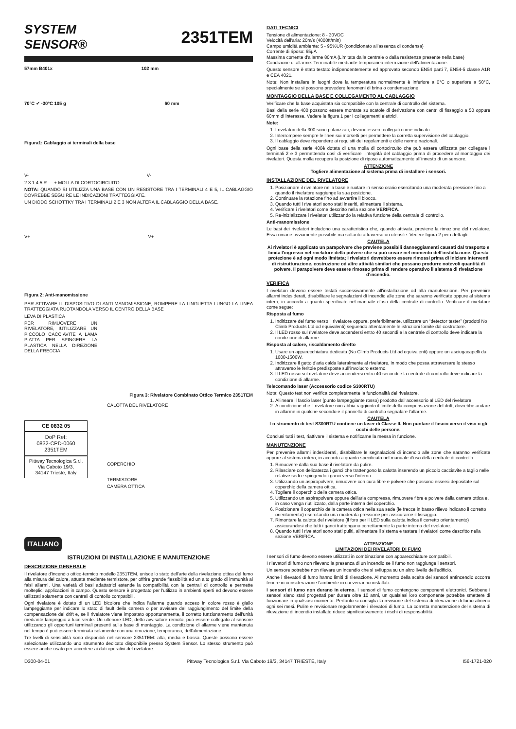SYSTEM SENSOR®
2351TEM
57mm B401x 102 mm
70°C ✔ -30°C 105 g 60 mm
Figura1: Cablaggio ai terminali della base
V- V-
2 3 1 4 5 R — + MOLLA DI CORTOCIRCUITO
NOTA: QUANDO SI UTILIZZA UNA BASE CON UN RESISTORE TRA I TERMINALI 4 E 5, IL CABLAGGIO DOVREBBE SEGUIRE LE INDICAZIONI TRATTEGGIATE.
UN DIODO SCHOTTKY TRA I TERMINALI 2 E 3 NON ALTERA IL CABLAGGIO DELLA BASE.
V+ V+
Figura 2: Anti-manomissione
PER ATTIVARE IL DISPOSITIVO DI ANTI-MANOMISSIONE, ROMPERE LA LINGUETTA LUNGO LA LINEA TRATTEGGIATA RUOTANDOLA VERSO IL CENTRO DELLA BASE
LEVA DI PLASTICA
PER RIMUOVERE UN RIVELATORE, IUTILIZZARE UN PICCOLO CACCIAVITE A LAMA PIATTA PER SPINGERE LA PLASTICA NELLA DIREZIONE DELLA FRECCIA
Figura 3: Rivelatore Combinato Ottico Termico 2351TEM
CE 0832 05
DoP Ref:
0832-CPD-0060
2351TEM
Pittway Tecnologica S.r.l,
Via Caboto 19/3,
34147 Trieste, Italy
CALOTTA DEL RIVELATORE
COPERCHIO
TERMISTORE
CAMERA OTTICA
ITALIANO
ISTRUZIONI DI INSTALLAZIONE E MANUTENZIONE
DESCRIZIONE GENERALE
Il rivelatore d'incendio ottico-termico modello 2351TEM, unisce lo stato dell'arte della rivelazione ottica del fumo alla misura del calore, attuata mediante termistore, per offrire grande flessibilità ed un alto grado di immunità ai falsi allarmi. Una varietà di basi adattatrici estende la compatibilità con le centrali di controllo e permette molteplici applicazioni in campo. Questo sensore è progettato per l'utilizzo in ambienti aperti ed devono essere utilizzati solamente con centrali di contollo compatibili.
Ogni rivelatore è dotato di un LED bicolore che indica l'allarme quando acceso in colore rosso è giallo lampeggiante per indicare lo stato di fault della camera o per avvisare del raggiungimento del limite della compensazione del drift e, se il rivelatore viene impostato opportunamente, il corretto funzionamento dell'unità mediante lampeggio a luce verde. Un ulteriore LED, detto avvisatore remoto, può essere collegato al sensore utilizzando gli opportuni terminali presenti sulla base di montaggio. La condizione di allarme viene mantenuta nel tempo è può essere terminata solamente con una rimozione, temporanea, dell'alimentazione.
Tre livelli di sensibilità sono disponibili nel sensore 2351TEM: alta, media e bassa. Queste possono essere selezionate utilizzando uno strumento dedicato disponibile presso System Sensor. Lo stesso strumento può essere anche usato per accedere ai dati operativi del rivelatore.
DATI TECNICI
Tensione di alimentazione: 8 - 30VDC
Velocità dell'aria: 20m/s (4000ft/min)
Campo umidità ambiente: 5 - 95%UR (condizionato all'assenza di condensa)
Corrente di riposo: 65μA
Massima corrente d'allarme 80mA (Limitata dalla centrale o dalla resistenza presente nella base)
Condizione di allarme: Terminabile mediante temporanea interruzione dell'alimentazione.
Questo sensore è stato testato indipendentemente ed approvato secondo EN54 parti 7, EN54-5 classe A1R e CEA 4021.
Note: Non installare in luoghi dove la temperatura normalmente è inferiore a 0°C o superiore a 50°C, specialmente se si possono prevedere fenomeni di brina o condensazione
MONTAGGIO DELLA BASE E COLLEGAMENTO AL CABLAGGIO
Verificare che la base acquistata sia compatibile con la centrale di controllo del sistema.
Basi della serie 400 possono essere montate su scatole di derivazione con centri di fissaggio a 50 oppure 60mm di interasse. Vedere le figura 1 per i collegamenti elettrici.
Note:
1. I rivelatori della 300 sono polarizzati, devono essere collegati come indicato.
2. Interrompere sempre le linee sui morsetti per permettere la corretta supervisione del cablaggio.
3. Il cablaggio deve rispondere ai requisiti dei regolamenti e delle norme nazionali.
Ogni base della serie 400è dotata di una molla di cortocircuito che può essere utilizzata per collegare i terminali 2 e 3 permettendo così di verificare l'integrità del cablaggio prima di procedere al montaggio dei rivelatori. Questa molla recupera la posizione di riposo automaticamente all'innesto di un sensore.
ATTENZIONE
Togliere alimentazione al sistema prima di installare i sensori.
INSTALLAZIONE DEL RIVELATORE
1. Posizionare il rivelatore nella base e ruotare in senso orario esercitando una moderata pressione fino a quando il rivelatore raggiunge la sua posizione.
2. Continuare la rotazione fino ad avvertire il blocco.
3. Quando tutti i rivelatori sono stati inseriti, alimentare il sistema.
4. Verificare i rivelatori come descritto nella sezione VERIFICA.
5. Re-inizializzare i rivelatori utilizzando la relativa funzione della centrale di controllo.
Anti-manomissione
Le basi dei rivelatori includono una caratteristica che, quando attivata, previene la rimozione del rivelatore. Essa rimane ovviamente possibile ma soltanto attraverso un utensile. Vedere figura 2 per i dettagli.
CAUTELA
Ai rivelatori è applicato un parapolvere che previene possibili danneggiamenti causati dal trasporto e limita l'ingresso nel rivelatore della polvere che si può creare nel momento dell'installazione. Questa protezione è ad ogni modo limitata; i rivelatori dovrebbero essere rimossi prima di iniziare interventi di ristrutturazione, costruzione od altre attività similari che possano produrre notevoli quantità di polvere. Il parapolvere deve essere rimosso prima di rendere operativo il sistema di rivelazione d'incendio.
VERIFICA
I rivelatori devono essere testati successivamente all'installazione od alla manutenzione. Per prevenire allarmi indesiderati, disabilitare le segnalazioni di incendio alle zone che saranno verificate oppure al sistema intero, in accordo a quanto specificato nel manuale d'uso della centrale di controllo. Verificare il rivelatore come segue:
Risposta al fumo
1. Indirizzare del fumo verso il rivelatore oppure, preferibilmente, utilizzare un “detector tester” (prodotti No Climb Products Ltd od equivalenti) seguendo attentamente le istruzioni fornite dal costruttore.
2. Il LED rosso sul rivelatore deve accendersi entro 40 secondi e la centrale di controllo deve indicare la condizione di allarme.
Risposta al calore, riscaldamento diretto
1. Usare un apparecchiatura dedicata (No Climb Products Ltd od equivalenti) oppure un asciugacapelli da 1000-1500W.
2. Indirizzare il getto d'aria calda lateralmente al rivelatore, in modo che possa attraversare lo stesso attraverso le feritoie predisposte sull'involucro esterno.
3. Il LED rosso sul rivelatore deve accendersi entro 40 secondi e la centrale di controllo deve indicare la condizione di allarme.
Telecomando laser (Accessorio codice S300RTU)
Nota: Questo test non verifica completamente la funzionalità del rivelatore.
1. Allineare il fascio laser (punto lampeggiante rosso) prodotto dall'accessorio al LED del rivelatore.
2. A condizione che il rivelatore non abbia raggiunto il limite della compensazione del drift, dovrebbe andare in allarme in qualche secondo e il pannello di controllo segnalare l'allarme.
CAUTELA
Lo strumento di test S300RTU contiene un laser di Classe II. Non puntare il fascio verso il viso o gli occhi delle persone.
Conclusi tutti i test, riattivare il sistema e notificarne la messa in funzione.
MANUTENZIONE
Per prevenire allarmi indesiderati, disabilitare le segnalazioni di incendio alle zone che saranno verificate oppure al sistema intero, in accordo a quanto specificato nel manuale d'uso della centrale di controllo.
1. Rimuovere dalla sua base il rivelatore da pulire.
2. Rilasciare con delicatezza i ganci che trattengono la calotta inserendo un piccolo cacciavite a taglio nelle relative sedi e spingendo i ganci verso l'interno.
3. Utilizzando un aspirapolvere, rimuovere con cura fibre e polvere che possono essersi depositate sul coperchio della camera ottica.
4. Togliere il coperchio della camera ottica.
5. Utilizzando un aspirapolvere oppure dell'aria compressa, rimuovere fibre e polvere dalla camera ottica e, in caso venga riutilizzato, dalla parte interna del coperchio.
6. Posizionare il coperchio della camera ottica nella sua sede (le frecce in basso rilievo indicano il corretto orientamento) esercitando una moderata pressione per assicurarne il fissaggio.
7. Rimontare la calotta del rivelatore (il foro per il LED sulla calotta indica il corretto orientamento) assicurandosi che tutti i ganci trattengano correttamente la parte interna del rivelatore.
8. Quando tutti i rivelatori sono stati puliti, alimentare il sistema e testare i rivelatori come descritto nella sezione VERIFICA.
ATTENZIONE
LIMITAZIONI DEI RIVELATORI DI FUMO
I sensori di fumo devono essere utilizzati in combinazione con apparecchiature compatibili.
I rilevatori di fumo non rilevano la presenza di un incendio se il fumo non raggiunge i sensori.
Un sensore potrebbe non rilevare un incendio che si sviluppa su un altro livello dell'edificio.
Anche i rilevatori di fumo hanno limiti di rilevazione. Al momento della scelta dei sensori antincendio occorre tenere in considerazione l'ambiente in cui verranno installati.
I sensori di fumo non durano in eterno. I sensori di fumo contengono componenti elettronici. Sebbene i sensori siano stati progettati per durare oltre 10 anni, un qualsiasi loro componente potrebbe smettere di funzionare in qualsiasi momento. Pertanto si consiglia la revisione del sistema di rilevazione di fumo almeno ogni sei mesi. Pulire e revisionare regolarmente i rilevatori di fumo. La corretta manutenzione del sistema di rilevazione di incendio installato riduce significativamente i rischi di responsabilità.
D300-04-01 Pittway Tecnologica S.r.l. Via Caboto 19/3, 34147 TRIESTE, Italy I56-1721-020